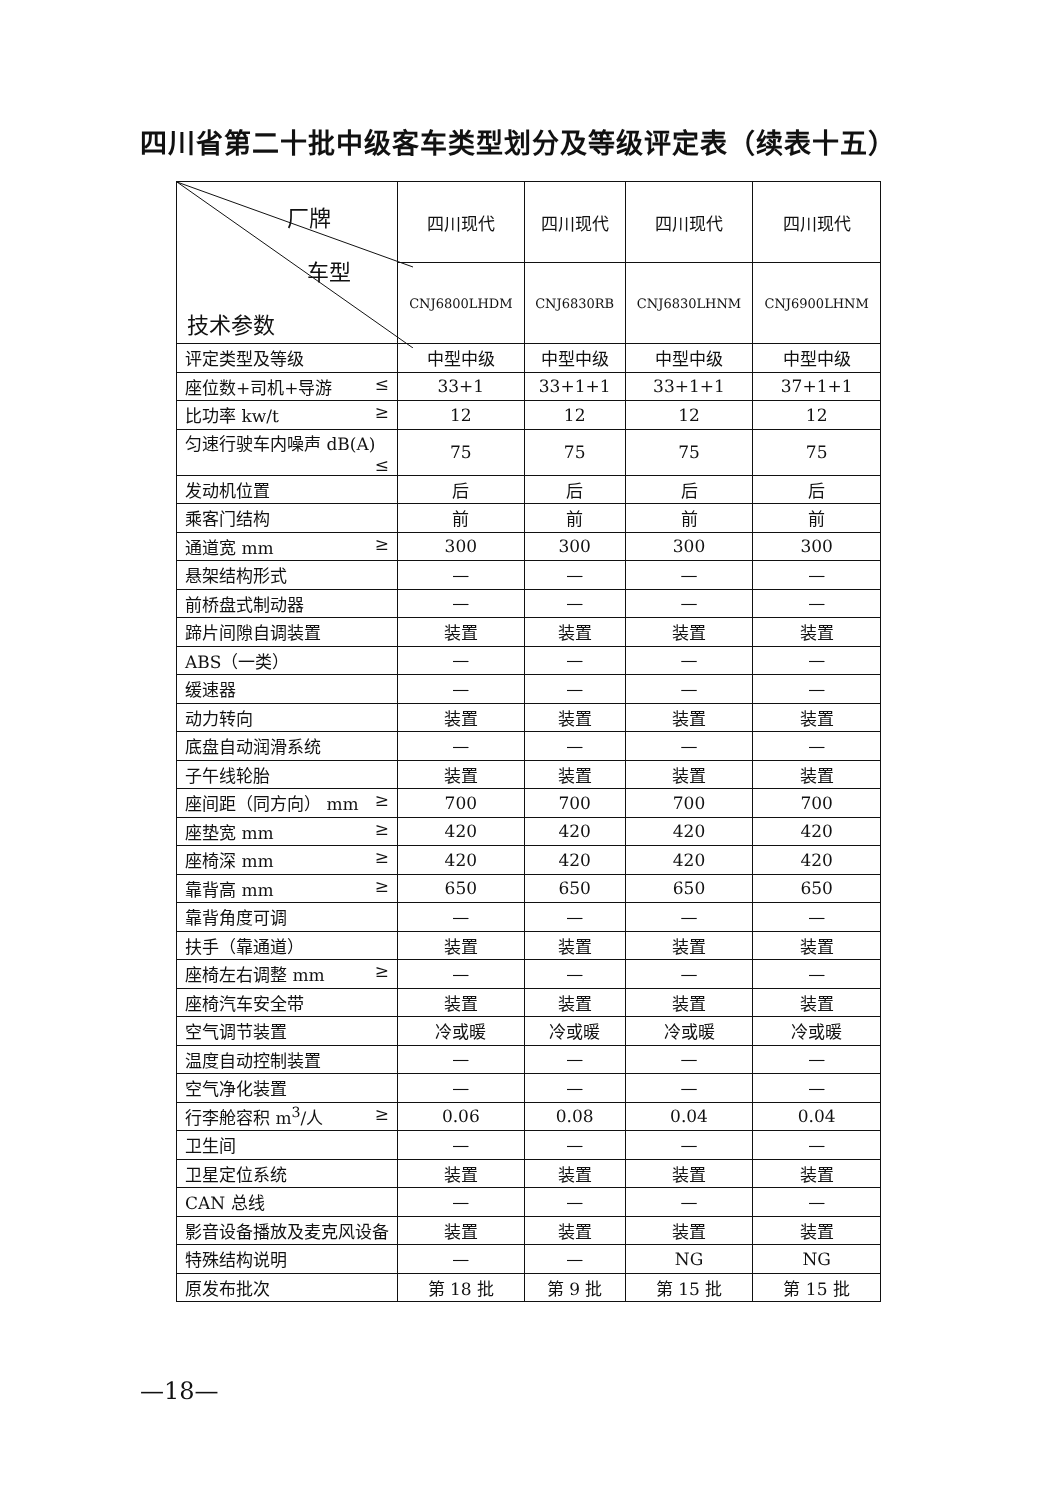四川省第二十批中级客车类型划分及等级评定表（续表十五）
| 厂牌 车型 技术参数 | 四川现代 | 四川现代 | 四川现代 | 四川现代 |
| --- | --- | --- | --- | --- |
| | CNJ6800LHDM | CNJ6830RB | CNJ6830LHNM | CNJ6900LHNM |
| 评定类型及等级 | 中型中级 | 中型中级 | 中型中级 | 中型中级 |
| 座位数+司机+导游 ≤ | 33+1 | 33+1+1 | 33+1+1 | 37+1+1 |
| 比功率 kw/t ≥ | 12 | 12 | 12 | 12 |
| 匀速行驶车内噪声 dB(A) ≤ | 75 | 75 | 75 | 75 |
| 发动机位置 | 后 | 后 | 后 | 后 |
| 乘客门结构 | 前 | 前 | 前 | 前 |
| 通道宽 mm ≥ | 300 | 300 | 300 | 300 |
| 悬架结构形式 | — | — | — | — |
| 前桥盘式制动器 | — | — | — | — |
| 蹄片间隙自调装置 | 装置 | 装置 | 装置 | 装置 |
| ABS（一类） | — | — | — | — |
| 缓速器 | — | — | — | — |
| 动力转向 | 装置 | 装置 | 装置 | 装置 |
| 底盘自动润滑系统 | — | — | — | — |
| 子午线轮胎 | 装置 | 装置 | 装置 | 装置 |
| 座间距（同方向） mm ≥ | 700 | 700 | 700 | 700 |
| 座垫宽 mm ≥ | 420 | 420 | 420 | 420 |
| 座椅深 mm ≥ | 420 | 420 | 420 | 420 |
| 靠背高 mm ≥ | 650 | 650 | 650 | 650 |
| 靠背角度可调 | — | — | — | — |
| 扶手（靠通道） | 装置 | 装置 | 装置 | 装置 |
| 座椅左右调整 mm ≥ | — | — | — | — |
| 座椅汽车安全带 | 装置 | 装置 | 装置 | 装置 |
| 空气调节装置 | 冷或暖 | 冷或暖 | 冷或暖 | 冷或暖 |
| 温度自动控制装置 | — | — | — | — |
| 空气净化装置 | — | — | — | — |
| 行李舱容积 m<sup>3</sup>/人 ≥ | 0.06 | 0.08 | 0.04 | 0.04 |
| 卫生间 | — | — | — | — |
| 卫星定位系统 | 装置 | 装置 | 装置 | 装置 |
| CAN 总线 | — | — | — | — |
| 影音设备播放及麦克风设备 | 装置 | 装置 | 装置 | 装置 |
| 特殊结构说明 | — | — | NG | NG |
| 原发布批次 | 第 18 批 | 第 9 批 | 第 15 批 | 第 15 批 |
—18—